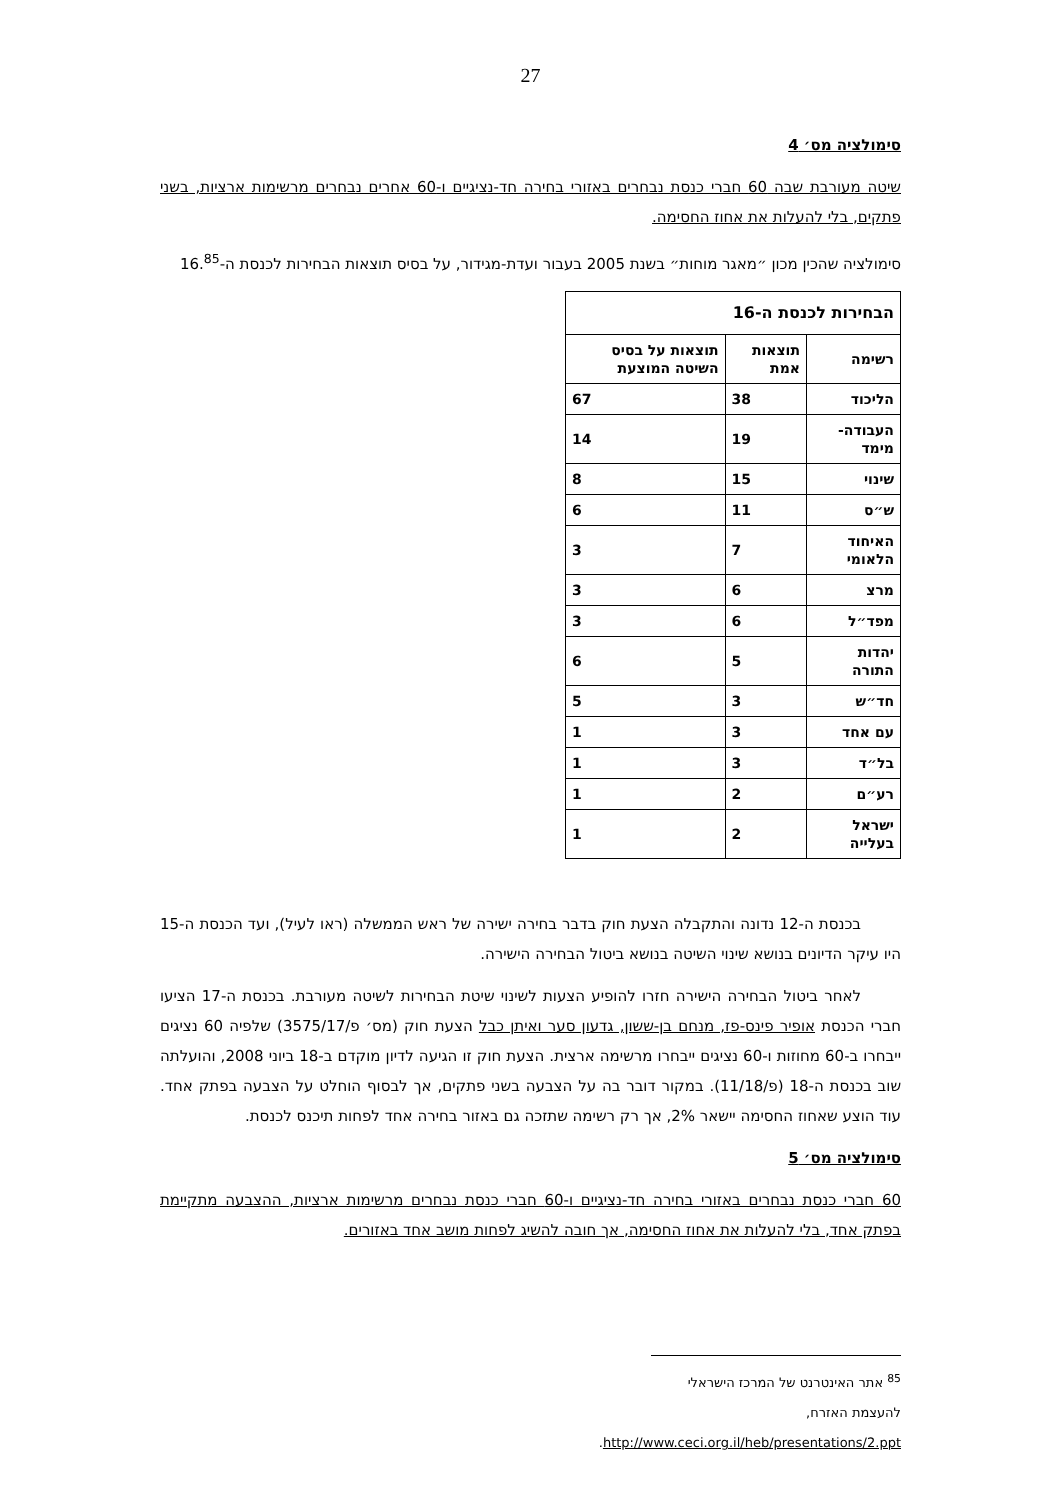27
סימולציה מס׳ 4
שיטה מעורבת שבה 60 חברי כנסת נבחרים באזורי בחירה חד-נציגיים ו-60 אחרים נבחרים מרשימות ארציות, בשני פתקים, בלי להעלות את אחוז החסימה.
סימולציה שהכין מכון ״מאגר מוחות״ בשנת 2005 בעבור ועדת-מגידור, על בסיס תוצאות הבחירות לכנסת ה-16.<sup>85</sup>
| הבחירות לכנסת ה-16 | | |
| --- | --- | --- |
| רשימה | תוצאות אמת | תוצאות על בסיס השיטה המוצעת |
| הליכוד | 38 | 67 |
| העבודה-מימד | 19 | 14 |
| שינוי | 15 | 8 |
| ש״ס | 11 | 6 |
| האיחוד הלאומי | 7 | 3 |
| מרצ | 6 | 3 |
| מפד״ל | 6 | 3 |
| יהדות התורה | 5 | 6 |
| חד״ש | 3 | 5 |
| עם אחד | 3 | 1 |
| בל״ד | 3 | 1 |
| רע״ם | 2 | 1 |
| ישראל בעלייה | 2 | 1 |
בכנסת ה-12 נדונה והתקבלה הצעת חוק בדבר בחירה ישירה של ראש הממשלה (ראו לעיל), ועד הכנסת ה-15 היו עיקר הדיונים בנושא שינוי השיטה בנושא ביטול הבחירה הישירה.
לאחר ביטול הבחירה הישירה חזרו להופיע הצעות לשינוי שיטת הבחירות לשיטה מעורבת. בכנסת ה-17 הציעו חברי הכנסת אופיר פינס-פז, מנחם בן-ששון, גדעון סער ואיתן כבל הצעת חוק (מס׳ פ/3575/17) שלפיה 60 נציגים ייבחרו ב-60 מחוזות ו-60 נציגים ייבחרו מרשימה ארצית. הצעת חוק זו הגיעה לדיון מוקדם ב-18 ביוני 2008, והועלתה שוב בכנסת ה-18 (פ/11/18). במקור דובר בה על הצבעה בשני פתקים, אך לבסוף הוחלט על הצבעה בפתק אחד. עוד הוצע שאחוז החסימה יישאר 2%, אך רק רשימה שתזכה גם באזור בחירה אחד לפחות תיכנס לכנסת.
סימולציה מס׳ 5
60 חברי כנסת נבחרים באזורי בחירה חד-נציגיים ו-60 חברי כנסת נבחרים מרשימות ארציות, ההצבעה מתקיימת בפתק אחד, בלי להעלות את אחוז החסימה, אך חובה להשיג לפחות מושב אחד באזורים.
<sup>85</sup> אתר האינטרנט של המרכז הישראלי להעצמת האזרח, http://www.ceci.org.il/heb/presentations/2.ppt.